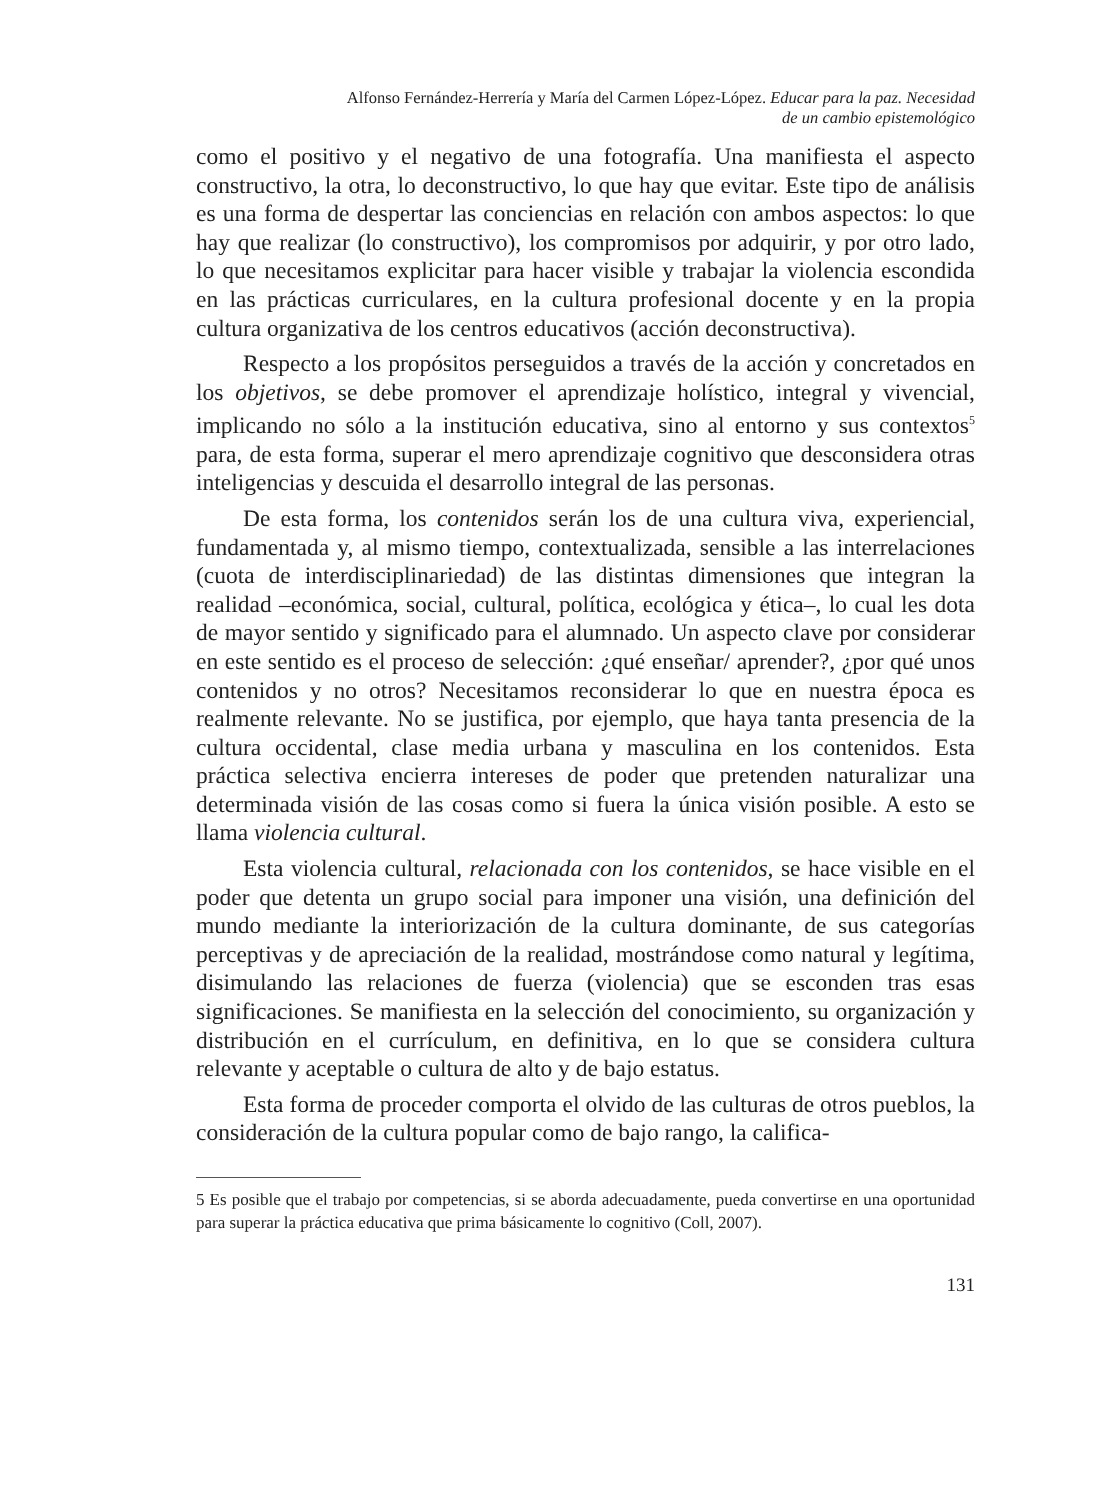Alfonso Fernández-Herrería y María del Carmen López-López. Educar para la paz. Necesidad
de un cambio epistemológico
como el positivo y el negativo de una fotografía. Una manifiesta el aspecto constructivo, la otra, lo deconstructivo, lo que hay que evitar. Este tipo de análisis es una forma de despertar las conciencias en relación con ambos aspectos: lo que hay que realizar (lo constructivo), los compromisos por adquirir, y por otro lado, lo que necesitamos explicitar para hacer visible y trabajar la violencia escondida en las prácticas curriculares, en la cultura profesional docente y en la propia cultura organizativa de los centros educativos (acción deconstructiva).
Respecto a los propósitos perseguidos a través de la acción y concretados en los objetivos, se debe promover el aprendizaje holístico, integral y vivencial, implicando no sólo a la institución educativa, sino al entorno y sus contextos<sup>5</sup> para, de esta forma, superar el mero aprendizaje cognitivo que desconsidera otras inteligencias y descuida el desarrollo integral de las personas.
De esta forma, los contenidos serán los de una cultura viva, experiencial, fundamentada y, al mismo tiempo, contextualizada, sensible a las interrelaciones (cuota de interdisciplinariedad) de las distintas dimensiones que integran la realidad –económica, social, cultural, política, ecológica y ética–, lo cual les dota de mayor sentido y significado para el alumnado. Un aspecto clave por considerar en este sentido es el proceso de selección: ¿qué enseñar/ aprender?, ¿por qué unos contenidos y no otros? Necesitamos reconsiderar lo que en nuestra época es realmente relevante. No se justifica, por ejemplo, que haya tanta presencia de la cultura occidental, clase media urbana y masculina en los contenidos. Esta práctica selectiva encierra intereses de poder que pretenden naturalizar una determinada visión de las cosas como si fuera la única visión posible. A esto se llama violencia cultural.
Esta violencia cultural, relacionada con los contenidos, se hace visible en el poder que detenta un grupo social para imponer una visión, una definición del mundo mediante la interiorización de la cultura dominante, de sus categorías perceptivas y de apreciación de la realidad, mostrándose como natural y legítima, disimulando las relaciones de fuerza (violencia) que se esconden tras esas significaciones. Se manifiesta en la selección del conocimiento, su organización y distribución en el currículum, en definitiva, en lo que se considera cultura relevante y aceptable o cultura de alto y de bajo estatus.
Esta forma de proceder comporta el olvido de las culturas de otros pueblos, la consideración de la cultura popular como de bajo rango, la califica-
5 Es posible que el trabajo por competencias, si se aborda adecuadamente, pueda convertirse en una oportunidad para superar la práctica educativa que prima básicamente lo cognitivo (Coll, 2007).
131